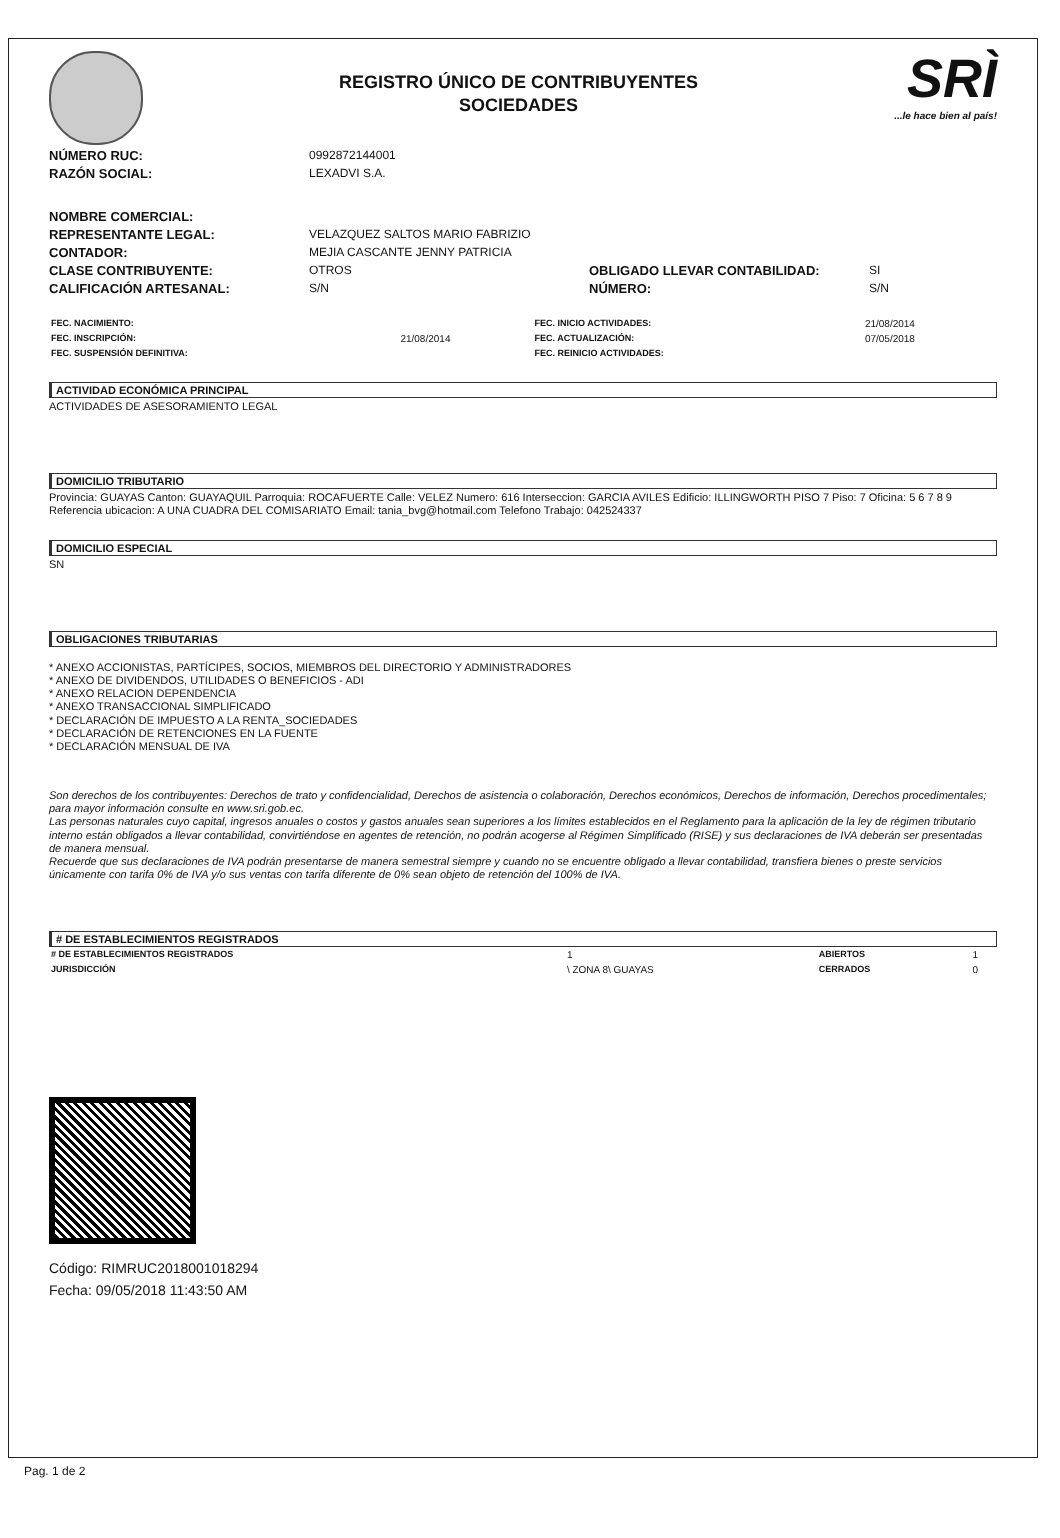REGISTRO ÚNICO DE CONTRIBUYENTES
SOCIEDADES
SRÌ...le hace bien al país!
NÚMERO RUC: 0992872144001
RAZÓN SOCIAL: LEXADVI S.A.
NOMBRE COMERCIAL:
REPRESENTANTE LEGAL: VELAZQUEZ SALTOS MARIO FABRIZIO
CONTADOR: MEJIA CASCANTE JENNY PATRICIA
CLASE CONTRIBUYENTE: OTROS OBLIGADO LLEVAR CONTABILIDAD: SI
CALIFICACIÓN ARTESANAL: S/N NÚMERO: S/N
| FEC. NACIMIENTO: | | FEC. INICIO ACTIVIDADES: | 21/08/2014 |
| FEC. INSCRIPCIÓN: | 21/08/2014 | FEC. ACTUALIZACIÓN: | 07/05/2018 |
| FEC. SUSPENSIÓN DEFINITIVA: | | FEC. REINICIO ACTIVIDADES: | |
ACTIVIDAD ECONÓMICA PRINCIPAL
ACTIVIDADES DE ASESORAMIENTO LEGAL
DOMICILIO TRIBUTARIO
Provincia: GUAYAS Canton: GUAYAQUIL Parroquia: ROCAFUERTE Calle: VELEZ Numero: 616 Interseccion: GARCIA AVILES Edificio: ILLINGWORTH PISO 7 Piso: 7 Oficina: 5 6 7 8 9 Referencia ubicacion: A UNA CUADRA DEL COMISARIATO Email: tania_bvg@hotmail.com Telefono Trabajo: 042524337
DOMICILIO ESPECIAL
SN
OBLIGACIONES TRIBUTARIAS
* ANEXO ACCIONISTAS, PARTÍCIPES, SOCIOS, MIEMBROS DEL DIRECTORIO Y ADMINISTRADORES
* ANEXO DE DIVIDENDOS, UTILIDADES O BENEFICIOS - ADI
* ANEXO RELACION DEPENDENCIA
* ANEXO TRANSACCIONAL SIMPLIFICADO
* DECLARACIÓN DE IMPUESTO A LA RENTA_SOCIEDADES
* DECLARACIÓN DE RETENCIONES EN LA FUENTE
* DECLARACIÓN MENSUAL DE IVA
Son derechos de los contribuyentes: Derechos de trato y confidencialidad, Derechos de asistencia o colaboración, Derechos económicos, Derechos de información, Derechos procedimentales; para mayor información consulte en www.sri.gob.ec.
Las personas naturales cuyo capital, ingresos anuales o costos y gastos anuales sean superiores a los límites establecidos en el Reglamento para la aplicación de la ley de régimen tributario interno están obligados a llevar contabilidad, convirtiéndose en agentes de retención, no podrán acogerse al Régimen Simplificado (RISE) y sus declaraciones de IVA deberán ser presentadas de manera mensual.
Recuerde que sus declaraciones de IVA podrán presentarse de manera semestral siempre y cuando no se encuentre obligado a llevar contabilidad, transfiera bienes o preste servicios únicamente con tarifa 0% de IVA y/o sus ventas con tarifa diferente de 0% sean objeto de retención del 100% de IVA.
# DE ESTABLECIMIENTOS REGISTRADOS
| # DE ESTABLECIMIENTOS REGISTRADOS | 1 | ABIERTOS | 1 |
| JURISDICCIÓN | \ ZONA 8\ GUAYAS | CERRADOS | 0 |
Código: RIMRUC2018001018294
Fecha: 09/05/2018 11:43:50 AM
Pag. 1 de 2